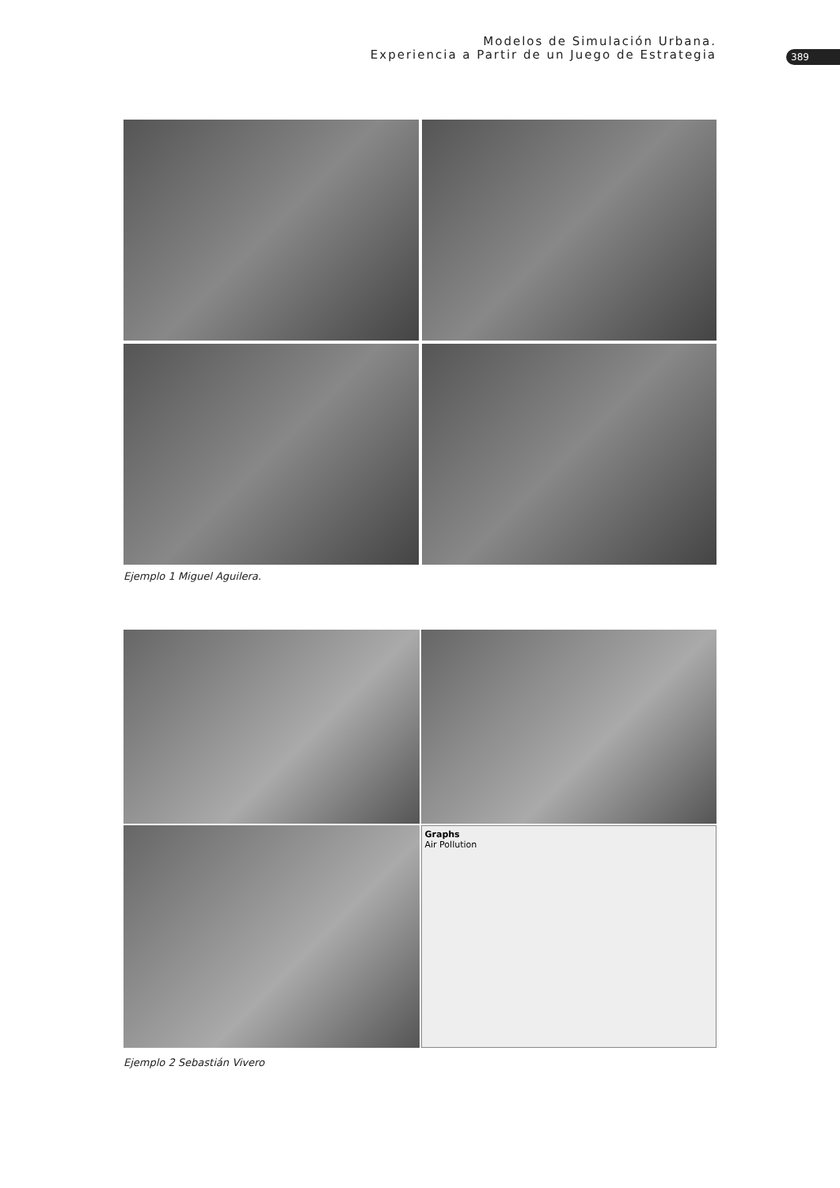Modelos de Simulación Urbana.
Experiencia a Partir de un Juego de Estrategia
389
Ejemplo 1 Miguel Aguilera.
Graphs
Air Pollution
Ejemplo 2 Sebastián Vivero